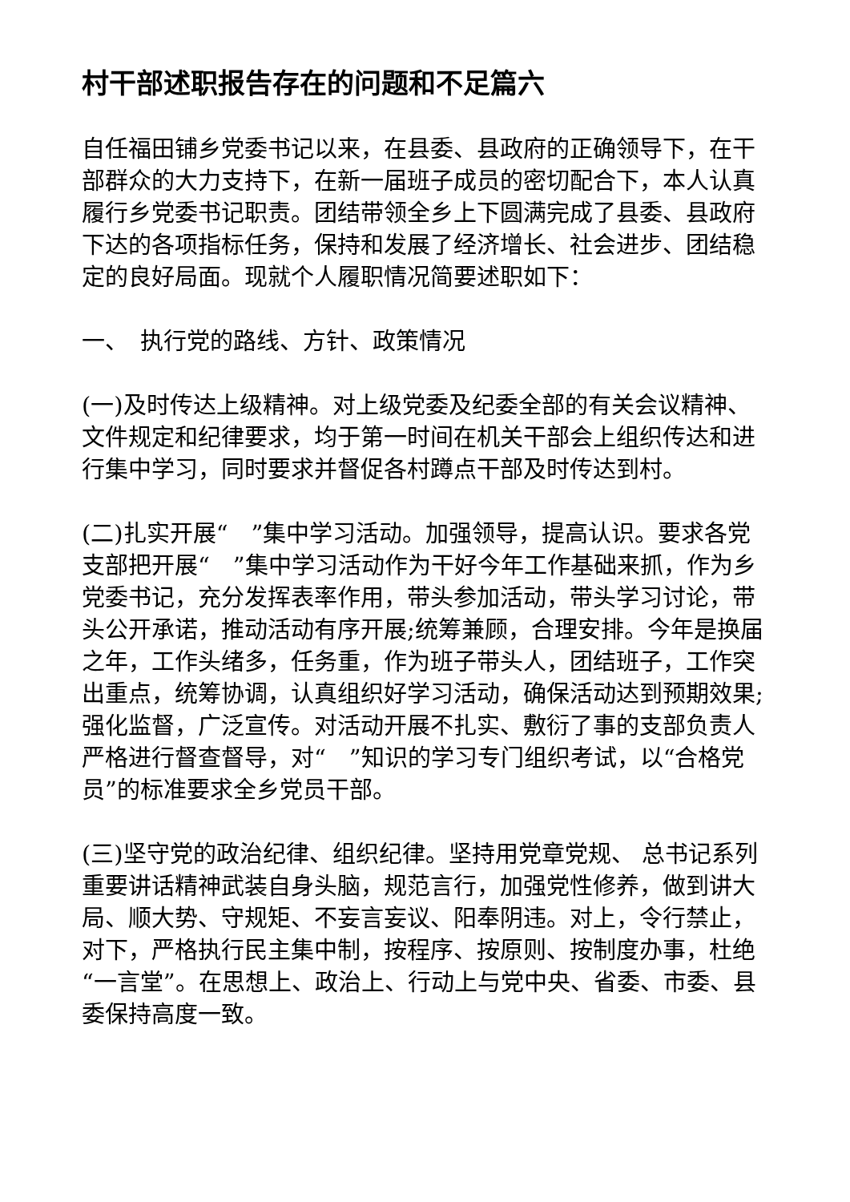村干部述职报告存在的问题和不足篇六
自任福田铺乡党委书记以来，在县委、县政府的正确领导下，在干部群众的大力支持下，在新一届班子成员的密切配合下，本人认真履行乡党委书记职责。团结带领全乡上下圆满完成了县委、县政府下达的各项指标任务，保持和发展了经济增长、社会进步、团结稳定的良好局面。现就个人履职情况简要述职如下：
一、　执行党的路线、方针、政策情况
(一)及时传达上级精神。对上级党委及纪委全部的有关会议精神、文件规定和纪律要求，均于第一时间在机关干部会上组织传达和进行集中学习，同时要求并督促各村蹲点干部及时传达到村。
(二)扎实开展“　”集中学习活动。加强领导，提高认识。要求各党支部把开展“　”集中学习活动作为干好今年工作基础来抓，作为乡党委书记，充分发挥表率作用，带头参加活动，带头学习讨论，带头公开承诺，推动活动有序开展;统筹兼顾，合理安排。今年是换届之年，工作头绪多，任务重，作为班子带头人，团结班子，工作突出重点，统筹协调，认真组织好学习活动，确保活动达到预期效果;强化监督，广泛宣传。对活动开展不扎实、敷衍了事的支部负责人严格进行督查督导，对“　”知识的学习专门组织考试，以“合格党员”的标准要求全乡党员干部。
(三)坚守党的政治纪律、组织纪律。坚持用党章党规、 总书记系列重要讲话精神武装自身头脑，规范言行，加强党性修养，做到讲大局、顺大势、守规矩、不妄言妄议、阳奉阴违。对上，令行禁止，对下，严格执行民主集中制，按程序、按原则、按制度办事，杜绝“一言堂”。在思想上、政治上、行动上与党中央、省委、市委、县委保持高度一致。